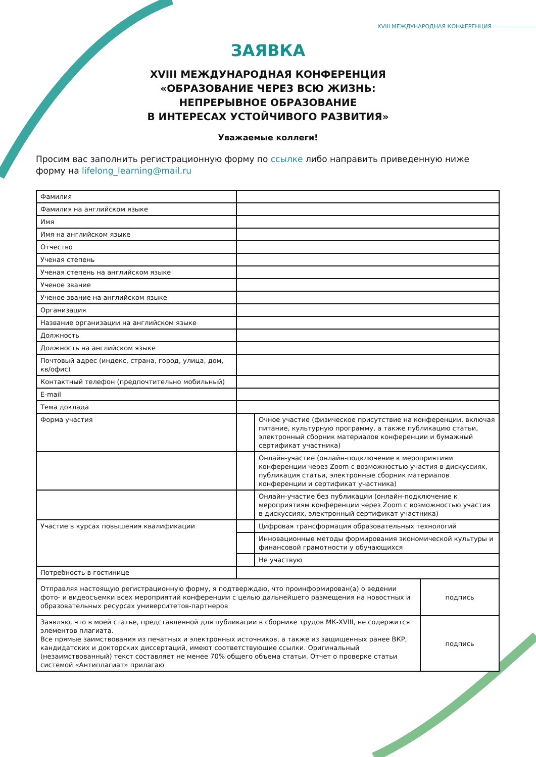XVIII МЕЖДУНАРОДНАЯ КОНФЕРЕНЦИЯ
ЗАЯВКА
XVIII МЕЖДУНАРОДНАЯ КОНФЕРЕНЦИЯ
«ОБРАЗОВАНИЕ ЧЕРЕЗ ВСЮ ЖИЗНЬ:
НЕПРЕРЫВНОЕ ОБРАЗОВАНИЕ
В ИНТЕРЕСАХ УСТОЙЧИВОГО РАЗВИТИЯ»
Уважаемые коллеги!
Просим вас заполнить регистрационную форму по ссылке либо направить приведенную ниже форму на lifelong_learning@mail.ru
| Фамилия | | | |
| Фамилия на английском языке | | | |
| Имя | | | |
| Имя на английском языке | | | |
| Отчество | | | |
| Ученая степень | | | |
| Ученая степень на английском языке | | | |
| Ученое звание | | | |
| Ученое звание на английском языке | | | |
| Организация | | | |
| Название организации на английском языке | | | |
| Должность | | | |
| Должность на английском языке | | | |
| Почтовый адрес (индекс, страна, город, улица, дом, кв/офис) | | | |
| Контактный телефон (предпочтительно мобильный) | | | |
| E-mail | | | |
| Тема доклада | | | |
| Форма участия | | Очное участие (физическое присутствие на конференции, включая питание, культурную программу, а также публикацию статьи, электронный сборник материалов конференции и бумажный сертификат участника) | |
| | | Онлайн-участие (онлайн-подключение к мероприятиям конференции через Zoom с возможностью участия в дискуссиях, публикация статьи, электронные сборник материалов конференции и сертификат участника) | |
| | | Онлайн-участие без публикации (онлайн-подключение к мероприятиям конференции через Zoom с возможностью участия в дискуссиях, электронный сертификат участника) | |
| Участие в курсах повышения квалификации | | Цифровая трансформация образовательных технологий | |
| | | Инновационные методы формирования экономической культуры и финансовой грамотности у обучающихся | |
| | | Не участвую | |
| Потребность в гостинице | | | |
| Отправляя настоящую регистрационную форму, я подтверждаю, что проинформирован(а) о ведении фото- и видеосъемки всех мероприятий конференции с целью дальнейшего размещения на новостных и образовательных ресурсах университетов-партнеров | | | подпись |
| Заявляю, что в моей статье, представленной для публикации в сборнике трудов МК-XVIII, не содержится элементов плагиата. Все прямые заимствования из печатных и электронных источников, а также из защищенных ранее ВКР, кандидатских и докторских диссертаций, имеют соответствующие ссылки. Оригинальный (незаимствованный) текст составляет не менее 70% общего объема статьи. Отчет о проверке статьи системой «Антиплагиат» прилагаю | | | подпись |